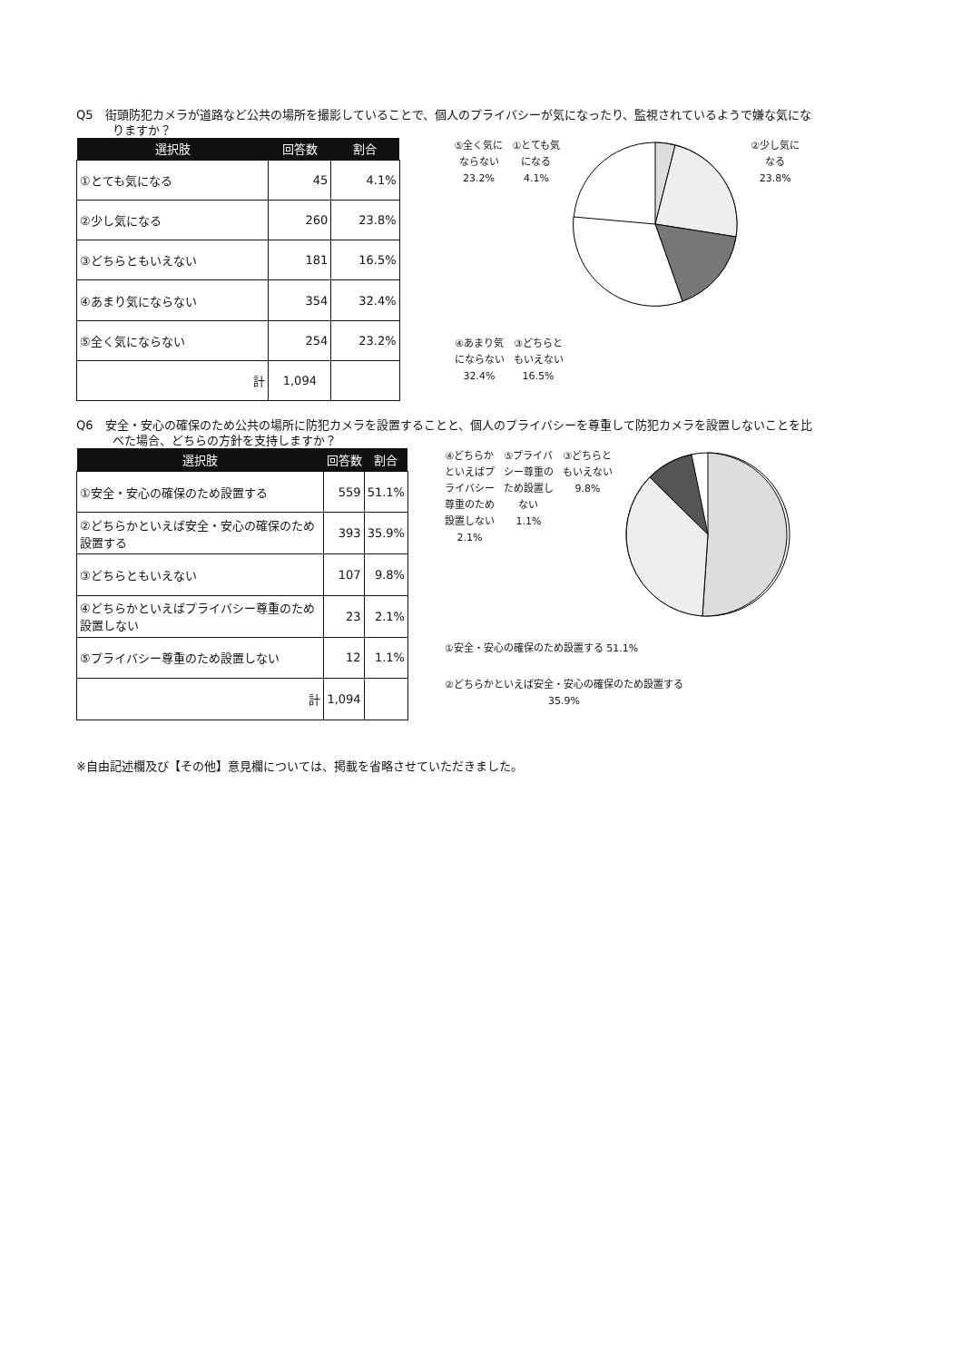Q5　街頭防犯カメラが道路など公共の場所を撮影していることで、個人のプライバシーが気になったり、監視されているようで嫌な気になりますか？
| 選択肢 | 回答数 | 割合 |
| --- | --- | --- |
| ①とても気になる | 45 | 4.1% |
| ②少し気になる | 260 | 23.8% |
| ③どちらともいえない | 181 | 16.5% |
| ④あまり気にならない | 354 | 32.4% |
| ⑤全く気にならない | 254 | 23.2% |
| 計 | 1,094 | |
⑤全く気に
ならない
23.2%
①とても気
になる
4.1%
②少し気に
なる
23.8%
④あまり気
にならない
32.4%
③どちらと
もいえない
16.5%
Q6　安全・安心の確保のため公共の場所に防犯カメラを設置することと、個人のプライバシーを尊重して防犯カメラを設置しないことを比べた場合、どちらの方針を支持しますか？
| 選択肢 | 回答数 | 割合 |
| --- | --- | --- |
| ①安全・安心の確保のため設置する | 559 | 51.1% |
| ②どちらかといえば安全・安心の確保のため設置する | 393 | 35.9% |
| ③どちらともいえない | 107 | 9.8% |
| ④どちらかといえばプライバシー尊重のため設置しない | 23 | 2.1% |
| ⑤プライバシー尊重のため設置しない | 12 | 1.1% |
| 計 | 1,094 | |
④どちらか
といえばプ
ライバシー
尊重のため
設置しない
2.1%
⑤プライバ
シー尊重の
ため設置し
ない
1.1%
③どちらと
もいえない
9.8%
①安全・安心の確保のため設置する 51.1%
②どちらかといえば安全・安心の確保のため設置する
35.9%
※自由記述欄及び【その他】意見欄については、掲載を省略させていただきました。